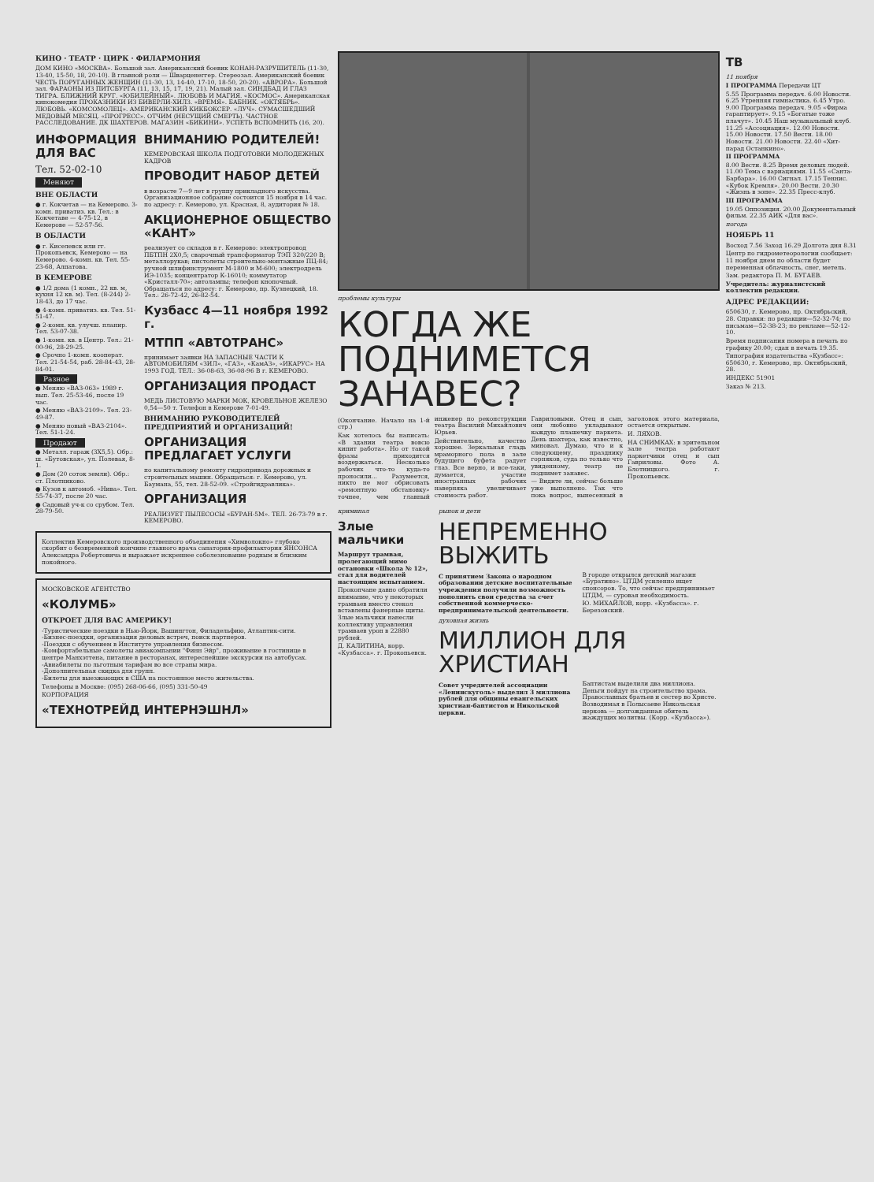КИНО · ТЕАТР · ЦИРК · ФИЛАРМОНИЯ
ДОМ КИНО «МОСКВА». Большой зал. Американский боевик КОНАН-РАЗРУШИТЕЛЬ (11-30, 13-40, 15-50, 18, 20-10). В главной роли — Шварценеггер. Стереозал. Американский боевик ЧЕСТЬ ПОРУГАННЫХ ЖЕНЩИН (11-30, 13, 14-40, 17-10, 18-50, 20-20). «АВРОРА». Большой зал. ФАРАОНЫ ИЗ ПИТСБУРГА (11, 13, 15, 17, 19, 21). Малый зал. СИНДБАД И ГЛАЗ ТИГРА. БЛИЖНИЙ КРУГ. «ЮБИЛЕЙНЫЙ». ЛЮБОВЬ И МАГИЯ. «КОСМОС». Американская кинокомедия ПРОКАЗНИКИ ИЗ БИВЕРЛИ-ХИЛЗ. «ВРЕМЯ». БАБНИК. «ОКТЯБРЬ». ЛЮБОВЬ. «КОМСОМОЛЕЦ». АМЕРИКАНСКИЙ КИКБОКСЕР. «ЛУЧ». СУМАСШЕДШИЙ МЕДОВЫЙ МЕСЯЦ. «ПРОГРЕСС». ОТЧИМ (НЕСУЩИЙ СМЕРТЬ). ЧАСТНОЕ РАССЛЕДОВАНИЕ. ДК ШАХТЕРОВ. МАГАЗИН «БИКИНИ». УСПЕТЬ ВСПОМНИТЬ (16, 20).
ИНФОРМАЦИЯ ДЛЯ ВАС
Тел. 52-02-10
Меняют
ВНЕ ОБЛАСТИ
● г. Кокчетав — на Кемерово. 3-комн. приватиз. кв. Тел.: в Кокчетаве — 4-75-12, в Кемерове — 52-57-56.
В ОБЛАСТИ
● г. Киселевск или гг. Прокопьевск, Кемерово — на Кемерово. 4-комн. кв. Тел. 55-23-68, Алпатова.
В КЕМЕРОВЕ
● 1/2 дома (1 комн., 22 кв. м, кухня 12 кв. м). Тел. (8-244) 2-18-43, до 17 час.
● 4-комн. приватиз. кв. Тел. 51-51-47.
● 2-комн. кв. улучш. планир. Тел. 53-07-38.
● 1-комн. кв. в Центр. Тел.: 21-00-96, 28-29-25.
● Срочно 1-комн. кооперат. Тел. 21-54-54, раб. 28-84-43, 28-84-01.
Разное
● Меняю «ВАЗ-063» 1989 г. вып. Тел. 25-53-46, после 19 час.
● Меняю «ВАЗ-2109». Тел. 23-49-87.
● Меняю новый «ВАЗ-2104». Тел. 51-1-24.
Продают
● Металл. гараж (3Х5,5). Обр.: ш. «Бутовская», ул. Полевая, 8-1.
● Дом (20 соток земли). Обр.: ст. Плотниково.
● Кузов к автомоб. «Нива». Тел. 55-74-37, после 20 час.
● Садовый уч-к со срубом. Тел. 28-79-50.
ВНИМАНИЮ РОДИТЕЛЕЙ!
КЕМЕРОВСКАЯ ШКОЛА ПОДГОТОВКИ МОЛОДЕЖНЫХ КАДРОВ
ПРОВОДИТ НАБОР ДЕТЕЙ
в возрасте 7—9 лет в группу прикладного искусства. Организационное собрание состоится 15 ноября в 14 час. по адресу: г. Кемерово, ул. Красная, 8, аудитория № 18.
АКЦИОНЕРНОЕ ОБЩЕСТВО «КАНТ»
реализует со складов в г. Кемерово: электропровод ПБТПН 2Х0,5; сварочный трансформатор ТЭП 320/220 В; металлорукав; пистолеты строительно-монтажные ПЦ-84; ручной шлифинструмент М-1800 и М-600; электродрель ИЭ-1035; концентратор К-16010; коммутатор «Кристалл-70»; автолампы; телефон кнопочный. Обращаться по адресу: г. Кемерово, пр. Кузнецкий, 18. Тел.: 26-72-42, 26-82-54.
Кузбасс 4—11 ноября 1992 г.
МТПП «АВТОТРАНС»
принимает заявки НА ЗАПАСНЫЕ ЧАСТИ К АВТОМОБИЛЯМ «ЗИЛ», «ГАЗ», «КамАЗ», «ИКАРУС» НА 1993 ГОД. ТЕЛ.: 36-08-63, 36-08-96 В г. КЕМЕРОВО.
ОРГАНИЗАЦИЯ ПРОДАСТ
МЕДЬ ЛИСТОВУЮ МАРКИ МОК, КРОВЕЛЬНОЕ ЖЕЛЕЗО 0,54—50 т. Телефон в Кемерове 7-01-49.
ВНИМАНИЮ РУКОВОДИТЕЛЕЙ ПРЕДПРИЯТИЙ И ОРГАНИЗАЦИЙ!
ОРГАНИЗАЦИЯ ПРЕДЛАГАЕТ УСЛУГИ
по капитальному ремонту гидропривода дорожных и строительных машин. Обращаться: г. Кемерово, ул. Баумана, 55, тел. 28-52-09. «Стройгидравлика».
ОРГАНИЗАЦИЯ
РЕАЛИЗУЕТ ПЫЛЕСОСЫ «БУРАН-5М». ТЕЛ. 26-73-79 в г. КЕМЕРОВО.
Коллектив Кемеровского производственного объединения «Химволокно» глубоко скорбит о безвременной кончине главного врача санатория-профилактория ЯНСОНСА Александра Робертовича и выражает искреннее соболезнование родным и близким покойного.
МОСКОВСКОЕ АГЕНТСТВО
«КОЛУМБ»
ОТКРОЕТ ДЛЯ ВАС АМЕРИКУ!
-Туристические поездки в Нью-Йорк, Вашингтон, Филадельфию, Атлантик-сити.
-Бизнес-поездки, организация деловых встреч, поиск партнеров.
-Поездки с обучением в Институте управления бизнесом.
-Комфортабельные самолеты авиакомпании "Финн Эйр", проживание в гостинице в центре Манхэттена, питание в ресторанах, интереснейшие экскурсии на автобусах.
-Авиабилеты по льготным тарифам во все страны мира.
-Дополнительная скидка для групп.
-Билеты для выезжающих в США на постоянное место жительства.
Телефоны в Москве: (095) 268-06-66, (095) 331-50-49
КОРПОРАЦИЯ
«ТЕХНОТРЕЙД ИНТЕРНЭШНЛ»
проблемы культуры
КОГДА ЖЕ ПОДНИМЕТСЯ ЗАНАВЕС?
(Окончание. Начало на 1-й стр.)
Как хотелось бы написать: «В здании театра вовсю кипит работа». Но от такой фразы приходится воздержаться. Несколько рабочих что-то куда-то проносили... Разумеется, никто не мог обрисовать «ремонтную обстановку» точнее, чем главный инженер по реконструкции театра Василий Михайлович Юрьев.
Действительно, качество хорошее. Зеркальная гладь мраморного пола в зале будущего буфета радует глаз. Все верно, и все-таки, думается, участие иностранных рабочих наверняка увеличивает стоимость работ.
Гавриловыми. Отец и сын, они любовно укладывают каждую плашечку паркета. День шахтера, как известно, миновал. Думаю, что и к следующему, празднику горняков, суда по только что увиденному, театр не поднимет занавес.
— Видите ли, сейчас больше уже выполнено. Так что пока вопрос, вынесенный в заголовок этого материала, остается открытым.
И. ЛЯХОВ.
НА СНИМКАХ: в зрительном зале театра работают паркетчики отец и сын Гавриловы. Фото А. Блотницкого. г. Прокопьевск.
криминал
Злые мальчики
Маршрут трамвая, пролегающий мимо остановки «Школа № 12», стал для водителей настоящим испытанием.
Прокопчане давно обратили внимание, что у некоторых трамваев вместо стекол вставлены фанерные щиты. Злые мальчики нанесли коллективу управления трамваев урон в 22880 рублей.
Д. КАЛИТИНА, корр. «Кузбасса». г. Прокопьевск.
рынок и дети
НЕПРЕМЕННО ВЫЖИТЬ
С принятием Закона о народном образовании детские воспитательные учреждения получили возможность пополнить свои средства за счет собственной коммерческо-предпринимательской деятельности.
В городе открылся детский магазин «Буратино». ЦТДМ усиленно ищет спонсоров. То, что сейчас предпринимает ЦТДМ, — суровая необходимость.
Ю. МИХАЙЛОВ, корр. «Кузбасса». г. Березовский.
духовная жизнь
МИЛЛИОН ДЛЯ ХРИСТИАН
Совет учредителей ассоциации «Ленинскуголь» выделил 3 миллиона рублей для общины евангельских христиан-баптистов и Никольской церкви.
Баптистам выделили два миллиона. Деньги пойдут на строительство храма. Православных братьев и сестер во Христе. Возводимая в Полысаеве Никольская церковь — долгожданная обитель жаждущих молитвы. (Корр. «Кузбасса»).
ТВ
11 ноября
I ПРОГРАММА Передачи ЦТ
5.55 Программа передач. 6.00 Новости. 6.25 Утренняя гимнастика. 6.45 Утро. 9.00 Программа передач. 9.05 «Фирма гарантирует». 9.15 «Богатые тоже плачут». 10.45 Наш музыкальный клуб. 11.25 «Ассоциация». 12.00 Новости. 15.00 Новости. 17.50 Вести. 18.00 Новости. 21.00 Новости. 22.40 «Хит-парад Останкино».
II ПРОГРАММА
8.00 Вести. 8.25 Время деловых людей. 11.00 Тема с вариациями. 11.55 «Санта-Барбара». 16.00 Сигнал. 17.15 Теннис. «Кубок Кремля». 20.00 Вести. 20.30 «Жизнь в зоне». 22.35 Пресс-клуб.
III ПРОГРАММА
19.05 Оппозиция. 20.00 Документальный фильм. 22.35 АИК «Для вас».
погода
НОЯБРЬ 11
Восход 7.56 Заход 16.29 Долгота дня 8.31
Центр по гидрометеорологии сообщает: 11 ноября днем по области будет переменная облачность, снег, метель.
Зам. редактора П. М. БУГАЕВ.
Учредитель: журналистский коллектив редакции.
АДРЕС РЕДАКЦИИ:
650630, г. Кемерово, пр. Октябрьский, 28. Справки: по редакции—52-32-74; по письмам—52-38-23; по рекламе—52-12-10.
Время подписания номера в печать по графику 20.00; сдан в печать 19.35.
Типография издательства «Кузбасс»: 650630, г. Кемерово, пр. Октябрьский, 28.
ИНДЕКС 51901
Заказ № 213.